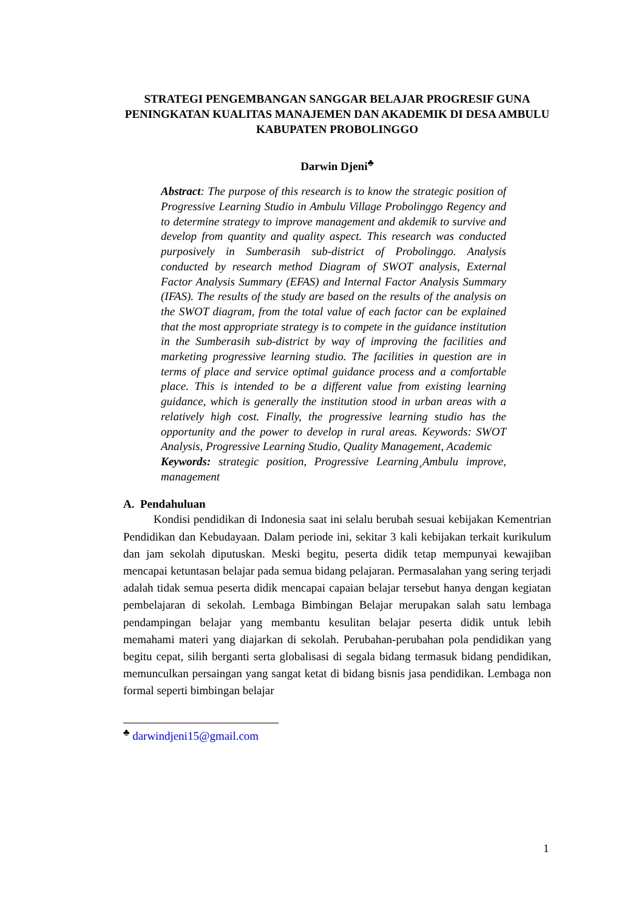STRATEGI PENGEMBANGAN SANGGAR BELAJAR PROGRESIF GUNA PENINGKATAN KUALITAS MANAJEMEN DAN AKADEMIK DI DESA AMBULU KABUPATEN PROBOLINGGO
Darwin Djeni<sup>♣</sup>
Abstract: The purpose of this research is to know the strategic position of Progressive Learning Studio in Ambulu Village Probolinggo Regency and to determine strategy to improve management and akdemik to survive and develop from quantity and quality aspect. This research was conducted purposively in Sumberasih sub-district of Probolinggo. Analysis conducted by research method Diagram of SWOT analysis, External Factor Analysis Summary (EFAS) and Internal Factor Analysis Summary (IFAS). The results of the study are based on the results of the analysis on the SWOT diagram, from the total value of each factor can be explained that the most appropriate strategy is to compete in the guidance institution in the Sumberasih sub-district by way of improving the facilities and marketing progressive learning studio. The facilities in question are in terms of place and service optimal guidance process and a comfortable place. This is intended to be a different value from existing learning guidance, which is generally the institution stood in urban areas with a relatively high cost. Finally, the progressive learning studio has the opportunity and the power to develop in rural areas. Keywords: SWOT Analysis, Progressive Learning Studio, Quality Management, Academic
Keywords: strategic position, Progressive Learning¸Ambulu improve, management
A. Pendahuluan
Kondisi pendidikan di Indonesia saat ini selalu berubah sesuai kebijakan Kementrian Pendidikan dan Kebudayaan. Dalam periode ini, sekitar 3 kali kebijakan terkait kurikulum dan jam sekolah diputuskan. Meski begitu, peserta didik tetap mempunyai kewajiban mencapai ketuntasan belajar pada semua bidang pelajaran. Permasalahan yang sering terjadi adalah tidak semua peserta didik mencapai capaian belajar tersebut hanya dengan kegiatan pembelajaran di sekolah. Lembaga Bimbingan Belajar merupakan salah satu lembaga pendampingan belajar yang membantu kesulitan belajar peserta didik untuk lebih memahami materi yang diajarkan di sekolah. Perubahan-perubahan pola pendidikan yang begitu cepat, silih berganti serta globalisasi di segala bidang termasuk bidang pendidikan, memunculkan persaingan yang sangat ketat di bidang bisnis jasa pendidikan. Lembaga non formal seperti bimbingan belajar
<sup>♣</sup> darwindjeni15@gmail.com
1